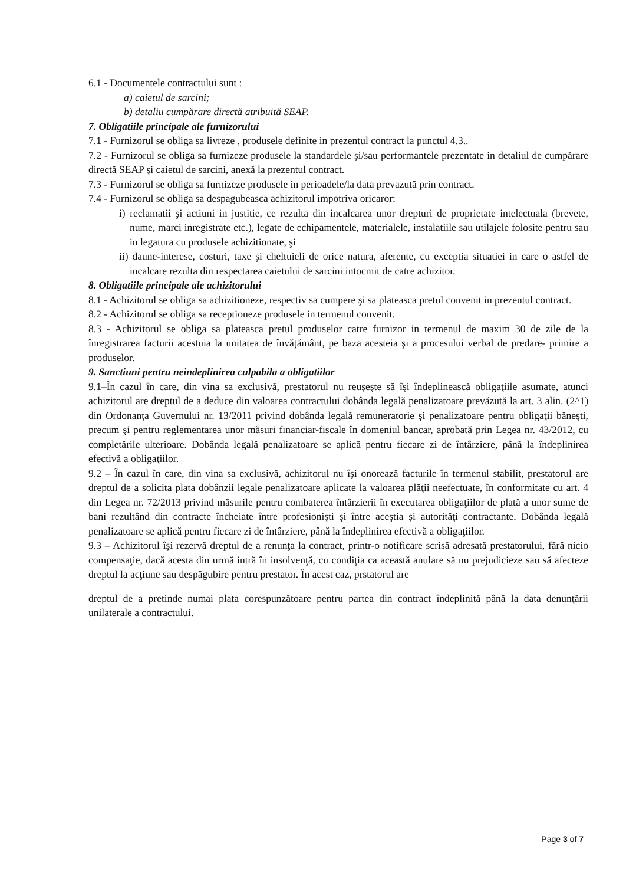6.1 - Documentele contractului sunt :
a) caietul de sarcini;
b) detaliu cumpărare directă atribuită SEAP.
7. Obligatiile principale ale furnizorului
7.1 - Furnizorul se obliga sa livreze , produsele definite in prezentul contract la punctul 4.3..
7.2 - Furnizorul se obliga sa furnizeze produsele la standardele şi/sau performantele prezentate in detaliul de cumpărare directă SEAP şi caietul de sarcini, anexă la prezentul contract.
7.3 - Furnizorul se obliga sa furnizeze produsele in perioadele/la data prevazută prin contract.
7.4 - Furnizorul se obliga sa despagubeasca achizitorul impotriva oricaror:
i) reclamatii şi actiuni in justitie, ce rezulta din incalcarea unor drepturi de proprietate intelectuala (brevete, nume, marci inregistrate etc.), legate de echipamentele, materialele, instalatiile sau utilajele folosite pentru sau in legatura cu produsele achizitionate, şi
ii) daune-interese, costuri, taxe şi cheltuieli de orice natura, aferente, cu exceptia situatiei in care o astfel de incalcare rezulta din respectarea caietului de sarcini intocmit de catre achizitor.
8. Obligatiile principale ale achizitorului
8.1 - Achizitorul se obliga sa achizitioneze, respectiv sa cumpere şi sa plateasca pretul convenit in prezentul contract.
8.2 - Achizitorul se obliga sa receptioneze produsele in termenul convenit.
8.3 - Achizitorul se obliga sa plateasca pretul produselor catre furnizor in termenul de maxim 30 de zile de la înregistrarea facturii acestuia la unitatea de învățământ, pe baza acesteia şi a procesului verbal de predare- primire a produselor.
9. Sanctiuni pentru neindeplinirea culpabila a obligatiilor
9.1–În cazul în care, din vina sa exclusivă, prestatorul nu reuşeşte să îşi îndeplinească obligaţiile asumate, atunci achizitorul are dreptul de a deduce din valoarea contractului dobânda legală penalizatoare prevăzută la art. 3 alin. (2^1) din Ordonanţa Guvernului nr. 13/2011 privind dobânda legală remuneratorie şi penalizatoare pentru obligaţii băneşti, precum şi pentru reglementarea unor măsuri financiar-fiscale în domeniul bancar, aprobată prin Legea nr. 43/2012, cu completările ulterioare. Dobânda legală penalizatoare se aplică pentru fiecare zi de întârziere, până la îndeplinirea efectivă a obligaţiilor.
9.2 – În cazul în care, din vina sa exclusivă, achizitorul nu îşi onorează facturile în termenul stabilit, prestatorul are dreptul de a solicita plata dobânzii legale penalizatoare aplicate la valoarea plăţii neefectuate, în conformitate cu art. 4 din Legea nr. 72/2013 privind măsurile pentru combaterea întârzierii în executarea obligaţiilor de plată a unor sume de bani rezultând din contracte încheiate între profesionişti şi între aceştia şi autorităţi contractante. Dobânda legală penalizatoare se aplică pentru fiecare zi de întârziere, până la îndeplinirea efectivă a obligaţiilor.
9.3 – Achizitorul îşi rezervă dreptul de a renunţa la contract, printr-o notificare scrisă adresată prestatorului, fără nicio compensaţie, dacă acesta din urmă intră în insolvenţă, cu condiţia ca această anulare să nu prejudicieze sau să afecteze dreptul la acţiune sau despăgubire pentru prestator. În acest caz, prstatorul are
dreptul de a pretinde numai plata corespunzătoare pentru partea din contract îndeplinită până la data denunţării unilaterale a contractului.
Page 3 of 7